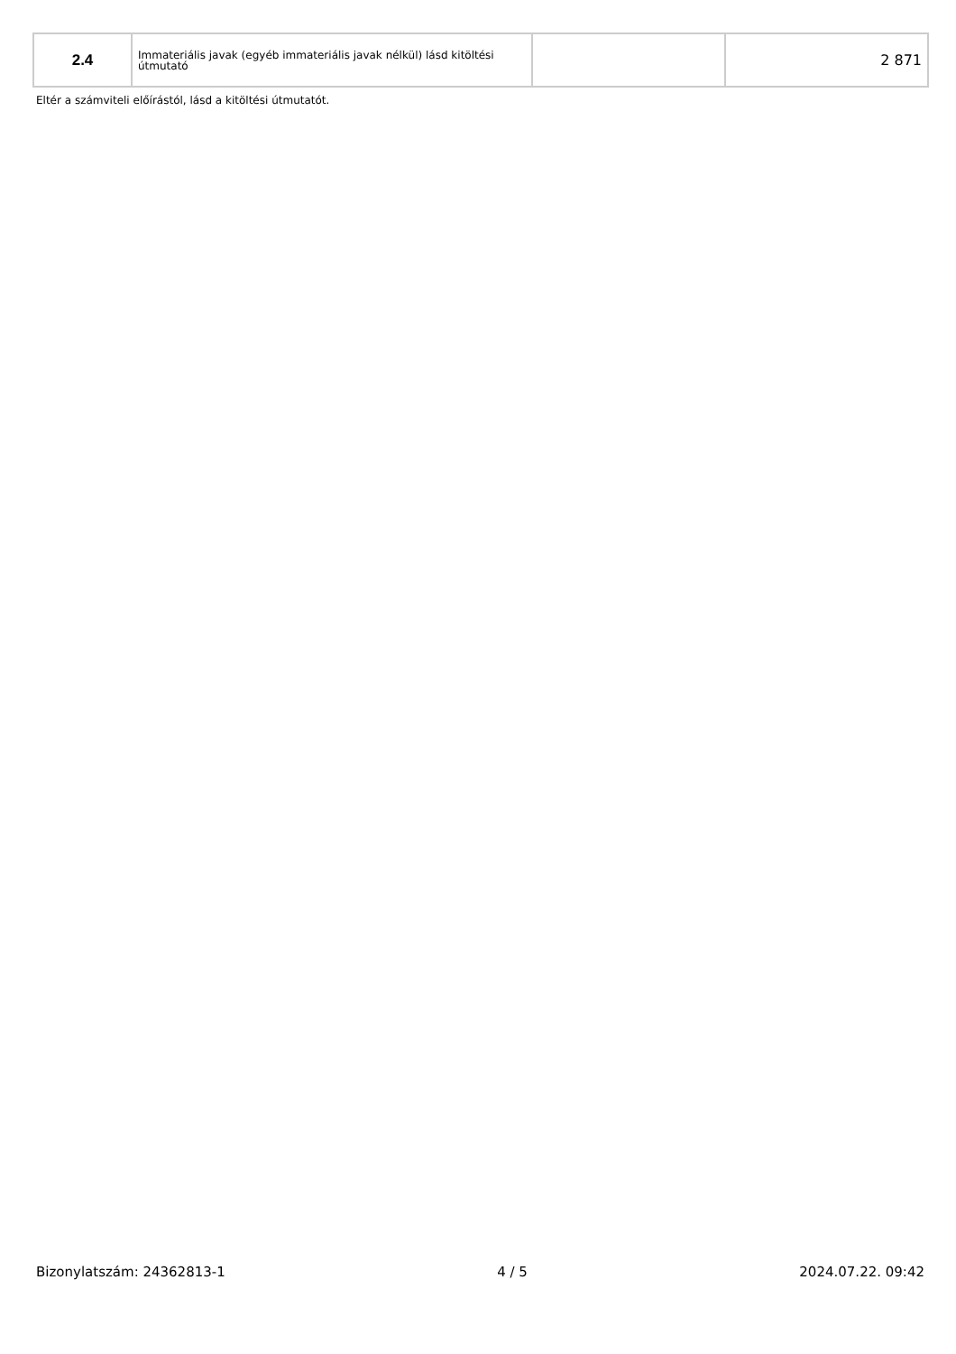| 2.4 | Immateriális javak (egyéb immateriális javak nélkül) lásd kitöltési útmutató | | 2 871 |
Eltér a számviteli előírástól, lásd a kitöltési útmutatót.
Bizonylatszám: 24362813-1 4 / 5 2024.07.22. 09:42